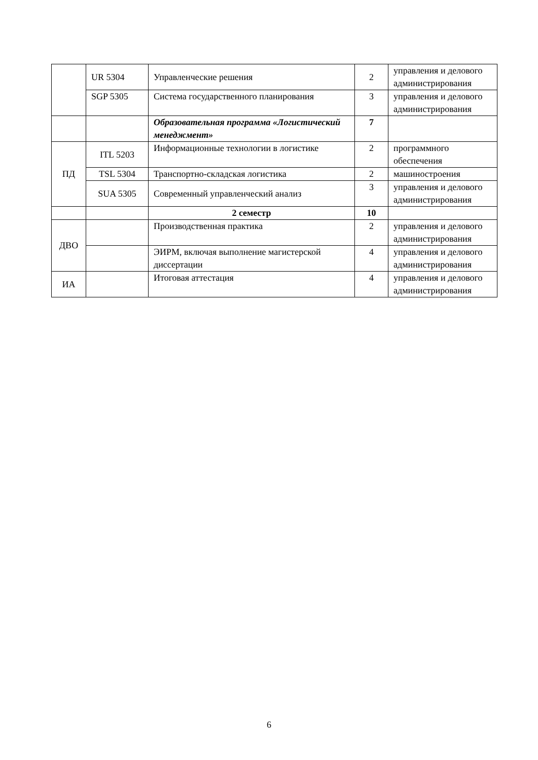| | UR 5304 | Управленческие решения | 2 | управления и делового администрирования |
| | SGP 5305 | Система государственного планирования | 3 | управления и делового администрирования |
| | | Образовательная программа «Логистический менеджмент» | 7 | |
| ПД | ITL 5203 | Информационные технологии в логистике | 2 | программного обеспечения |
| | TSL 5304 | Транспортно-складская логистика | 2 | машиностроения |
| | SUA 5305 | Современный управленческий анализ | 3 | управления и делового администрирования |
| | | 2 семестр | 10 | |
| ДВО | | Производственная практика | 2 | управления и делового администрирования |
| | | ЭИРМ, включая выполнение магистерской диссертации | 4 | управления и делового администрирования |
| ИА | | Итоговая аттестация | 4 | управления и делового администрирования |
6